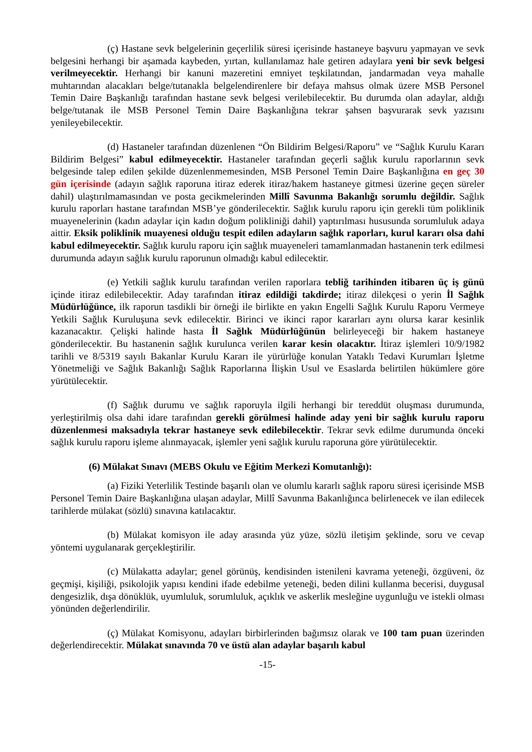(ç) Hastane sevk belgelerinin geçerlilik süresi içerisinde hastaneye başvuru yapmayan ve sevk belgesini herhangi bir aşamada kaybeden, yırtan, kullanılamaz hale getiren adaylara yeni bir sevk belgesi verilmeyecektir. Herhangi bir kanuni mazeretini emniyet teşkilatından, jandarmadan veya mahalle muhtarından alacakları belge/tutanakla belgelendirenlere bir defaya mahsus olmak üzere MSB Personel Temin Daire Başkanlığı tarafından hastane sevk belgesi verilebilecektir. Bu durumda olan adaylar, aldığı belge/tutanak ile MSB Personel Temin Daire Başkanlığına tekrar şahsen başvurarak sevk yazısını yenileyebilecektir.
(d) Hastaneler tarafından düzenlenen “Ön Bildirim Belgesi/Raporu” ve “Sağlık Kurulu Kararı Bildirim Belgesi” kabul edilmeyecektir. Hastaneler tarafından geçerli sağlık kurulu raporlarının sevk belgesinde talep edilen şekilde düzenlenmemesinden, MSB Personel Temin Daire Başkanlığına en geç 30 gün içerisinde (adayın sağlık raporuna itiraz ederek itiraz/hakem hastaneye gitmesi üzerine geçen süreler dahil) ulaştırılmamasından ve posta gecikmelerinden Millî Savunma Bakanlığı sorumlu değildir. Sağlık kurulu raporları hastane tarafından MSB’ye gönderilecektir. Sağlık kurulu raporu için gerekli tüm poliklinik muayenelerinin (kadın adaylar için kadın doğum polikliniği dahil) yaptırılması hususunda sorumluluk adaya aittir. Eksik poliklinik muayenesi olduğu tespit edilen adayların sağlık raporları, kurul kararı olsa dahi kabul edilmeyecektir. Sağlık kurulu raporu için sağlık muayeneleri tamamlanmadan hastanenin terk edilmesi durumunda adayın sağlık kurulu raporunun olmadığı kabul edilecektir.
(e) Yetkili sağlık kurulu tarafından verilen raporlara tebliğ tarihinden itibaren üç iş günü içinde itiraz edilebilecektir. Aday tarafından itiraz edildiği takdirde; itiraz dilekçesi o yerin İl Sağlık Müdürlüğünce, ilk raporun tasdikli bir örneği ile birlikte en yakın Engelli Sağlık Kurulu Raporu Vermeye Yetkili Sağlık Kuruluşuna sevk edilecektir. Birinci ve ikinci rapor kararları aynı olursa karar kesinlik kazanacaktır. Çelişki halinde hasta İl Sağlık Müdürlüğünün belirleyeceği bir hakem hastaneye gönderilecektir. Bu hastanenin sağlık kurulunca verilen karar kesin olacaktır. İtiraz işlemleri 10/9/1982 tarihli ve 8/5319 sayılı Bakanlar Kurulu Kararı ile yürürlüğe konulan Yataklı Tedavi Kurumları İşletme Yönetmeliği ve Sağlık Bakanlığı Sağlık Raporlarına İlişkin Usul ve Esaslarda belirtilen hükümlere göre yürütülecektir.
(f) Sağlık durumu ve sağlık raporuyla ilgili herhangi bir tereddüt oluşması durumunda, yerleştirilmiş olsa dahi idare tarafından gerekli görülmesi halinde aday yeni bir sağlık kurulu raporu düzenlenmesi maksadıyla tekrar hastaneye sevk edilebilecektir. Tekrar sevk edilme durumunda önceki sağlık kurulu raporu işleme alınmayacak, işlemler yeni sağlık kurulu raporuna göre yürütülecektir.
(6) Mülakat Sınavı (MEBS Okulu ve Eğitim Merkezi Komutanlığı):
(a) Fiziki Yeterlilik Testinde başarılı olan ve olumlu kararlı sağlık raporu süresi içerisinde MSB Personel Temin Daire Başkanlığına ulaşan adaylar, Millî Savunma Bakanlığınca belirlenecek ve ilan edilecek tarihlerde mülakat (sözlü) sınavına katılacaktır.
(b) Mülakat komisyon ile aday arasında yüz yüze, sözlü iletişim şeklinde, soru ve cevap yöntemi uygulanarak gerçekleştirilir.
(c) Mülakatta adaylar; genel görünüş, kendisinden istenileni kavrama yeteneği, özgüveni, öz geçmişi, kişiliği, psikolojik yapısı kendini ifade edebilme yeteneği, beden dilini kullanma becerisi, duygusal dengesizlik, dışa dönüklük, uyumluluk, sorumluluk, açıklık ve askerlik mesleğine uygunluğu ve istekli olması yönünden değerlendirilir.
(ç) Mülakat Komisyonu, adayları birbirlerinden bağımsız olarak ve 100 tam puan üzerinden değerlendirecektir. Mülakat sınavında 70 ve üstü alan adaylar başarılı kabul
-15-